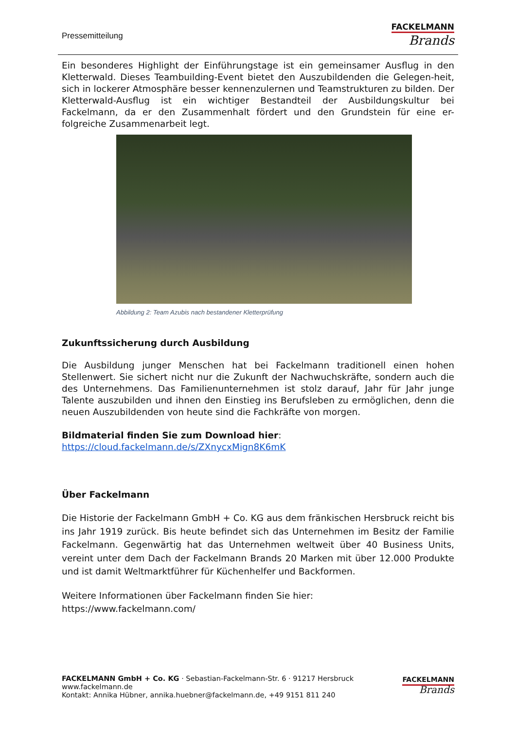Pressemitteilung
FACKELMANN
Brands
Ein besonderes Highlight der Einführungstage ist ein gemeinsamer Ausflug in den Kletterwald. Dieses Teambuilding-Event bietet den Auszubildenden die Gelegen-heit, sich in lockerer Atmosphäre besser kennenzulernen und Teamstrukturen zu bilden. Der Kletterwald-Ausflug ist ein wichtiger Bestandteil der Ausbildungskultur bei Fackelmann, da er den Zusammenhalt fördert und den Grundstein für eine er-folgreiche Zusammenarbeit legt.
Abbildung 2: Team Azubis nach bestandener Kletterprüfung
Zukunftssicherung durch Ausbildung
Die Ausbildung junger Menschen hat bei Fackelmann traditionell einen hohen Stellenwert. Sie sichert nicht nur die Zukunft der Nachwuchskräfte, sondern auch die des Unternehmens. Das Familienunternehmen ist stolz darauf, Jahr für Jahr junge Talente auszubilden und ihnen den Einstieg ins Berufsleben zu ermöglichen, denn die neuen Auszubildenden von heute sind die Fachkräfte von morgen.
Bildmaterial finden Sie zum Download hier:
https://cloud.fackelmann.de/s/ZXnycxMign8K6mK
Über Fackelmann
Die Historie der Fackelmann GmbH + Co. KG aus dem fränkischen Hersbruck reicht bis ins Jahr 1919 zurück. Bis heute befindet sich das Unternehmen im Besitz der Familie Fackelmann. Gegenwärtig hat das Unternehmen weltweit über 40 Business Units, vereint unter dem Dach der Fackelmann Brands 20 Marken mit über 12.000 Produkte und ist damit Weltmarktführer für Küchenhelfer und Backformen.
Weitere Informationen über Fackelmann finden Sie hier:
https://www.fackelmann.com/
FACKELMANN GmbH + Co. KG · Sebastian-Fackelmann-Str. 6 · 91217 Hersbruck
www.fackelmann.de
Kontakt: Annika Hübner, annika.huebner@fackelmann.de, +49 9151 811 240
FACKELMANN
Brands